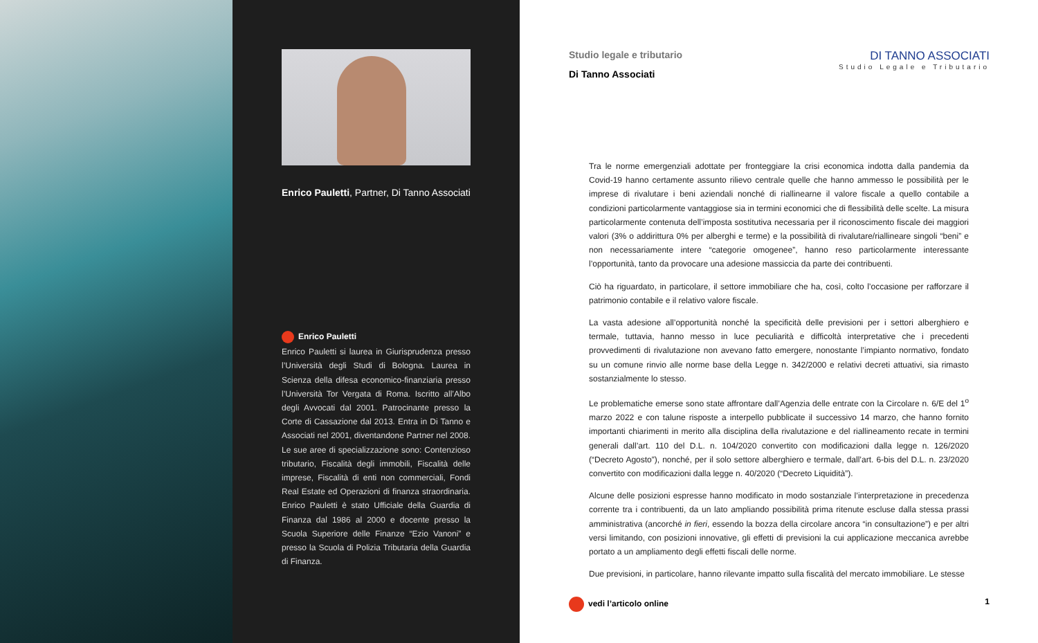Enrico Pauletti, Partner, Di Tanno Associati
Enrico Pauletti
Enrico Pauletti si laurea in Giurisprudenza presso l’Università degli Studi di Bologna. Laurea in Scienza della difesa economico-finanziaria presso l’Università Tor Vergata di Roma. Iscritto all’Albo degli Avvocati dal 2001. Patrocinante presso la Corte di Cassazione dal 2013. Entra in Di Tanno e Associati nel 2001, diventandone Partner nel 2008. Le sue aree di specializzazione sono: Contenzioso tributario, Fiscalità degli immobili, Fiscalità delle imprese, Fiscalità di enti non commerciali, Fondi Real Estate ed Operazioni di finanza straordinaria. Enrico Pauletti è stato Ufficiale della Guardia di Finanza dal 1986 al 2000 e docente presso la Scuola Superiore delle Finanze “Ezio Vanoni” e presso la Scuola di Polizia Tributaria della Guardia di Finanza.
Studio legale e tributario
Di Tanno Associati
DI TANNO ASSOCIATI
Studio Legale e Tributario
Tra le norme emergenziali adottate per fronteggiare la crisi economica indotta dalla pandemia da Covid-19 hanno certamente assunto rilievo centrale quelle che hanno ammesso le possibilità per le imprese di rivalutare i beni aziendali nonché di riallinearne il valore fiscale a quello contabile a condizioni particolarmente vantaggiose sia in termini economici che di flessibilità delle scelte. La misura particolarmente contenuta dell’imposta sostitutiva necessaria per il riconoscimento fiscale dei maggiori valori (3% o addirittura 0% per alberghi e terme) e la possibilità di rivalutare/riallineare singoli “beni” e non necessariamente intere “categorie omogenee”, hanno reso particolarmente interessante l’opportunità, tanto da provocare una adesione massiccia da parte dei contribuenti.
Ciò ha riguardato, in particolare, il settore immobiliare che ha, così, colto l’occasione per rafforzare il patrimonio contabile e il relativo valore fiscale.
La vasta adesione all’opportunità nonché la specificità delle previsioni per i settori alberghiero e termale, tuttavia, hanno messo in luce peculiarità e difficoltà interpretative che i precedenti provvedimenti di rivalutazione non avevano fatto emergere, nonostante l’impianto normativo, fondato su un comune rinvio alle norme base della Legge n. 342/2000 e relativi decreti attuativi, sia rimasto sostanzialmente lo stesso.
Le problematiche emerse sono state affrontare dall’Agenzia delle entrate con la Circolare n. 6/E del 1<sup>o</sup> marzo 2022 e con talune risposte a interpello pubblicate il successivo 14 marzo, che hanno fornito importanti chiarimenti in merito alla disciplina della rivalutazione e del riallineamento recate in termini generali dall’art. 110 del D.L. n. 104/2020 convertito con modificazioni dalla legge n. 126/2020 (“Decreto Agosto”), nonché, per il solo settore alberghiero e termale, dall’art. 6-bis del D.L. n. 23/2020 convertito con modificazioni dalla legge n. 40/2020 (“Decreto Liquidità”).
Alcune delle posizioni espresse hanno modificato in modo sostanziale l’interpretazione in precedenza corrente tra i contribuenti, da un lato ampliando possibilità prima ritenute escluse dalla stessa prassi amministrativa (ancorché in fieri, essendo la bozza della circolare ancora “in consultazione”) e per altri versi limitando, con posizioni innovative, gli effetti di previsioni la cui applicazione meccanica avrebbe portato a un ampliamento degli effetti fiscali delle norme.
Due previsioni, in particolare, hanno rilevante impatto sulla fiscalità del mercato immobiliare. Le stesse
vedi l’articolo online 1